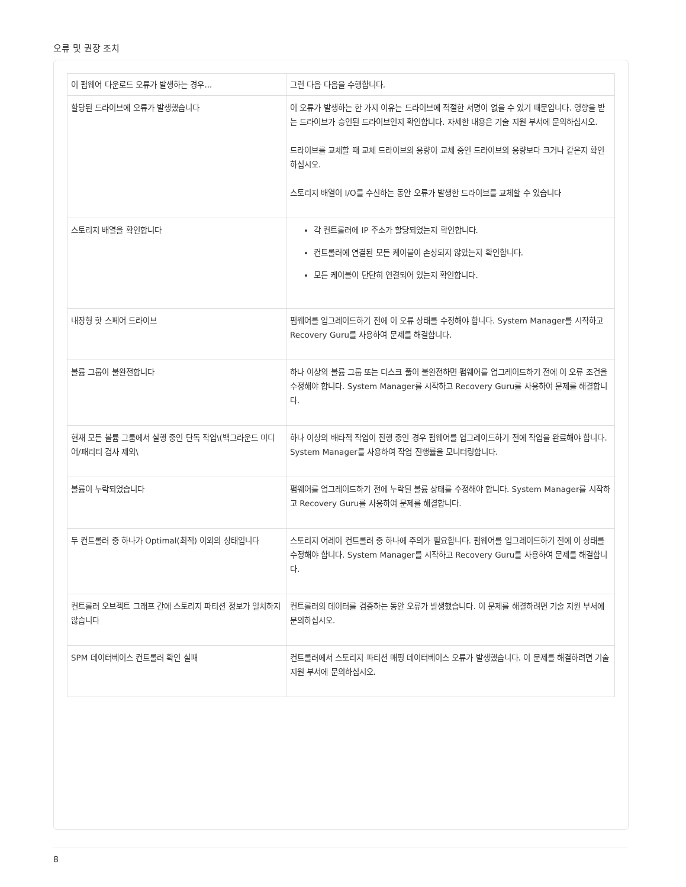오류 및 권장 조치
| 이 펌웨어 다운로드 오류가 발생하는 경우... | 그런 다음 다음을 수행합니다. |
| --- | --- |
| 할당된 드라이브에 오류가 발생했습니다 | 이 오류가 발생하는 한 가지 이유는 드라이브에 적절한 서명이 없을 수 있기 때문입니다. 영향을 받는 드라이브가 승인된 드라이브인지 확인합니다. 자세한 내용은 기술 지원 부서에 문의하십시오. 드라이브를 교체할 때 교체 드라이브의 용량이 교체 중인 드라이브의 용량보다 크거나 같은지 확인하십시오. 스토리지 배열이 I/O를 수신하는 동안 오류가 발생한 드라이브를 교체할 수 있습니다 |
| 스토리지 배열을 확인합니다 | 각 컨트롤러에 IP 주소가 할당되었는지 확인합니다. 컨트롤러에 연결된 모든 케이블이 손상되지 않았는지 확인합니다. 모든 케이블이 단단히 연결되어 있는지 확인합니다. |
| 내장형 핫 스페어 드라이브 | 펌웨어를 업그레이드하기 전에 이 오류 상태를 수정해야 합니다. System Manager를 시작하고 Recovery Guru를 사용하여 문제를 해결합니다. |
| 볼륨 그룹이 불완전합니다 | 하나 이상의 볼륨 그룹 또는 디스크 풀이 불완전하면 펌웨어를 업그레이드하기 전에 이 오류 조건을 수정해야 합니다. System Manager를 시작하고 Recovery Guru를 사용하여 문제를 해결합니다. |
| 현재 모든 볼륨 그룹에서 실행 중인 단독 작업\(백그라운드 미디어/패리티 검사 제외\ | 하나 이상의 배타적 작업이 진행 중인 경우 펌웨어를 업그레이드하기 전에 작업을 완료해야 합니다. System Manager를 사용하여 작업 진행률을 모니터링합니다. |
| 볼륨이 누락되었습니다 | 펌웨어를 업그레이드하기 전에 누락된 볼륨 상태를 수정해야 합니다. System Manager를 시작하고 Recovery Guru를 사용하여 문제를 해결합니다. |
| 두 컨트롤러 중 하나가 Optimal(최적) 이외의 상태입니다 | 스토리지 어레이 컨트롤러 중 하나에 주의가 필요합니다. 펌웨어를 업그레이드하기 전에 이 상태를 수정해야 합니다. System Manager를 시작하고 Recovery Guru를 사용하여 문제를 해결합니다. |
| 컨트롤러 오브젝트 그래프 간에 스토리지 파티션 정보가 일치하지 않습니다 | 컨트롤러의 데이터를 검증하는 동안 오류가 발생했습니다. 이 문제를 해결하려면 기술 지원 부서에 문의하십시오. |
| SPM 데이터베이스 컨트롤러 확인 실패 | 컨트롤러에서 스토리지 파티션 매핑 데이터베이스 오류가 발생했습니다. 이 문제를 해결하려면 기술 지원 부서에 문의하십시오. |
8